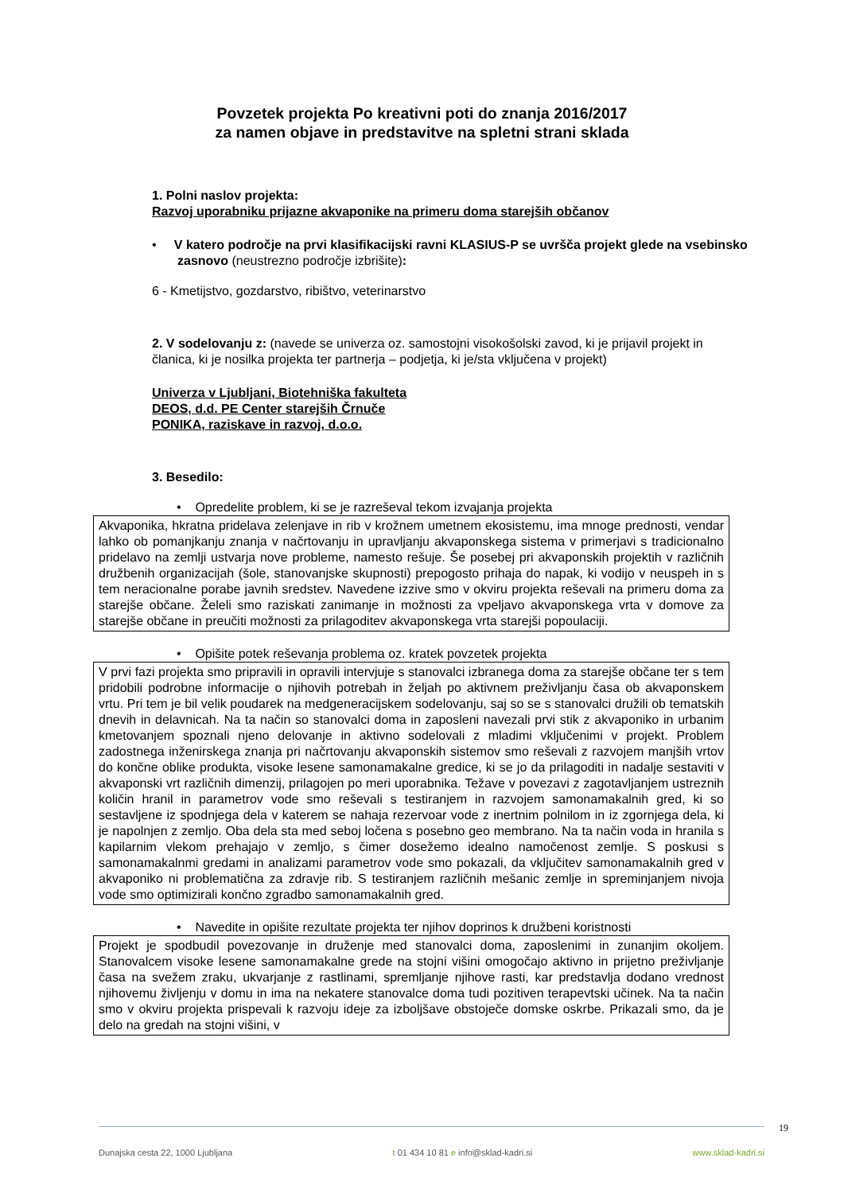Povzetek projekta Po kreativni poti do znanja 2016/2017
za namen objave in predstavitve na spletni strani sklada
1. Polni naslov projekta:
Razvoj uporabniku prijazne akvaponike na primeru doma starejših občanov
• V katero področje na prvi klasifikacijski ravni KLASIUS-P se uvršča projekt glede na vsebinsko zasnovo (neustrezno področje izbrišite):
6 - Kmetijstvo, gozdarstvo, ribištvo, veterinarstvo
2. V sodelovanju z: (navede se univerza oz. samostojni visokošolski zavod, ki je prijavil projekt in članica, ki je nosilka projekta ter partnerja – podjetja, ki je/sta vključena v projekt)
Univerza v Ljubljani, Biotehniška fakulteta
DEOS, d.d. PE Center starejših Črnuče
PONIKA, raziskave in razvoj, d.o.o.
3. Besedilo:
• Opredelite problem, ki se je razreševal tekom izvajanja projekta
Akvaponika, hkratna pridelava zelenjave in rib v krožnem umetnem ekosistemu, ima mnoge prednosti, vendar lahko ob pomanjkanju znanja v načrtovanju in upravljanju akvaponskega sistema v primerjavi s tradicionalno pridelavo na zemlji ustvarja nove probleme, namesto rešuje. Še posebej pri akvaponskih projektih v različnih družbenih organizacijah (šole, stanovanjske skupnosti) prepogosto prihaja do napak, ki vodijo v neuspeh in s tem neracionalne porabe javnih sredstev. Navedene izzive smo v okviru projekta reševali na primeru doma za starejše občane. Želeli smo raziskati zanimanje in možnosti za vpeljavo akvaponskega vrta v domove za starejše občane in preučiti možnosti za prilagoditev akvaponskega vrta starejši popoulaciji.
• Opišite potek reševanja problema oz. kratek povzetek projekta
V prvi fazi projekta smo pripravili in opravili intervjuje s stanovalci izbranega doma za starejše občane ter s tem pridobili podrobne informacije o njihovih potrebah in željah po aktivnem preživljanju časa ob akvaponskem vrtu. Pri tem je bil velik poudarek na medgeneracijskem sodelovanju, saj so se s stanovalci družili ob tematskih dnevih in delavnicah. Na ta način so stanovalci doma in zaposleni navezali prvi stik z akvaponiko in urbanim kmetovanjem spoznali njeno delovanje in aktivno sodelovali z mladimi vključenimi v projekt. Problem zadostnega inženirskega znanja pri načrtovanju akvaponskih sistemov smo reševali z razvojem manjših vrtov do končne oblike produkta, visoke lesene samonamakalne gredice, ki se jo da prilagoditi in nadalje sestaviti v akvaponski vrt različnih dimenzij, prilagojen po meri uporabnika. Težave v povezavi z zagotavljanjem ustreznih količin hranil in parametrov vode smo reševali s testiranjem in razvojem samonamakalnih gred, ki so sestavljene iz spodnjega dela v katerem se nahaja rezervoar vode z inertnim polnilom in iz zgornjega dela, ki je napolnjen z zemljo. Oba dela sta med seboj ločena s posebno geo membrano. Na ta način voda in hranila s kapilarnim vlekom prehajajo v zemljo, s čimer dosežemo idealno namočenost zemlje. S poskusi s samonamakalnmi gredami in analizami parametrov vode smo pokazali, da vključitev samonamakalnih gred v akvaponiko ni problematična za zdravje rib. S testiranjem različnih mešanic zemlje in spreminjanjem nivoja vode smo optimizirali končno zgradbo samonamakalnih gred.
• Navedite in opišite rezultate projekta ter njihov doprinos k družbeni koristnosti
Projekt je spodbudil povezovanje in druženje med stanovalci doma, zaposlenimi in zunanjim okoljem. Stanovalcem visoke lesene samonamakalne grede na stojni višini omogočajo aktivno in prijetno preživljanje časa na svežem zraku, ukvarjanje z rastlinami, spremljanje njihove rasti, kar predstavlja dodano vrednost njihovemu življenju v domu in ima na nekatere stanovalce doma tudi pozitiven terapevtski učinek. Na ta način smo v okviru projekta prispevali k razvoju ideje za izboljšave obstoječe domske oskrbe. Prikazali smo, da je delo na gredah na stojni višini, v
19
Dunajska cesta 22, 1000 Ljubljana t 01 434 10 81 e info@sklad-kadri.si www.sklad-kadri.si